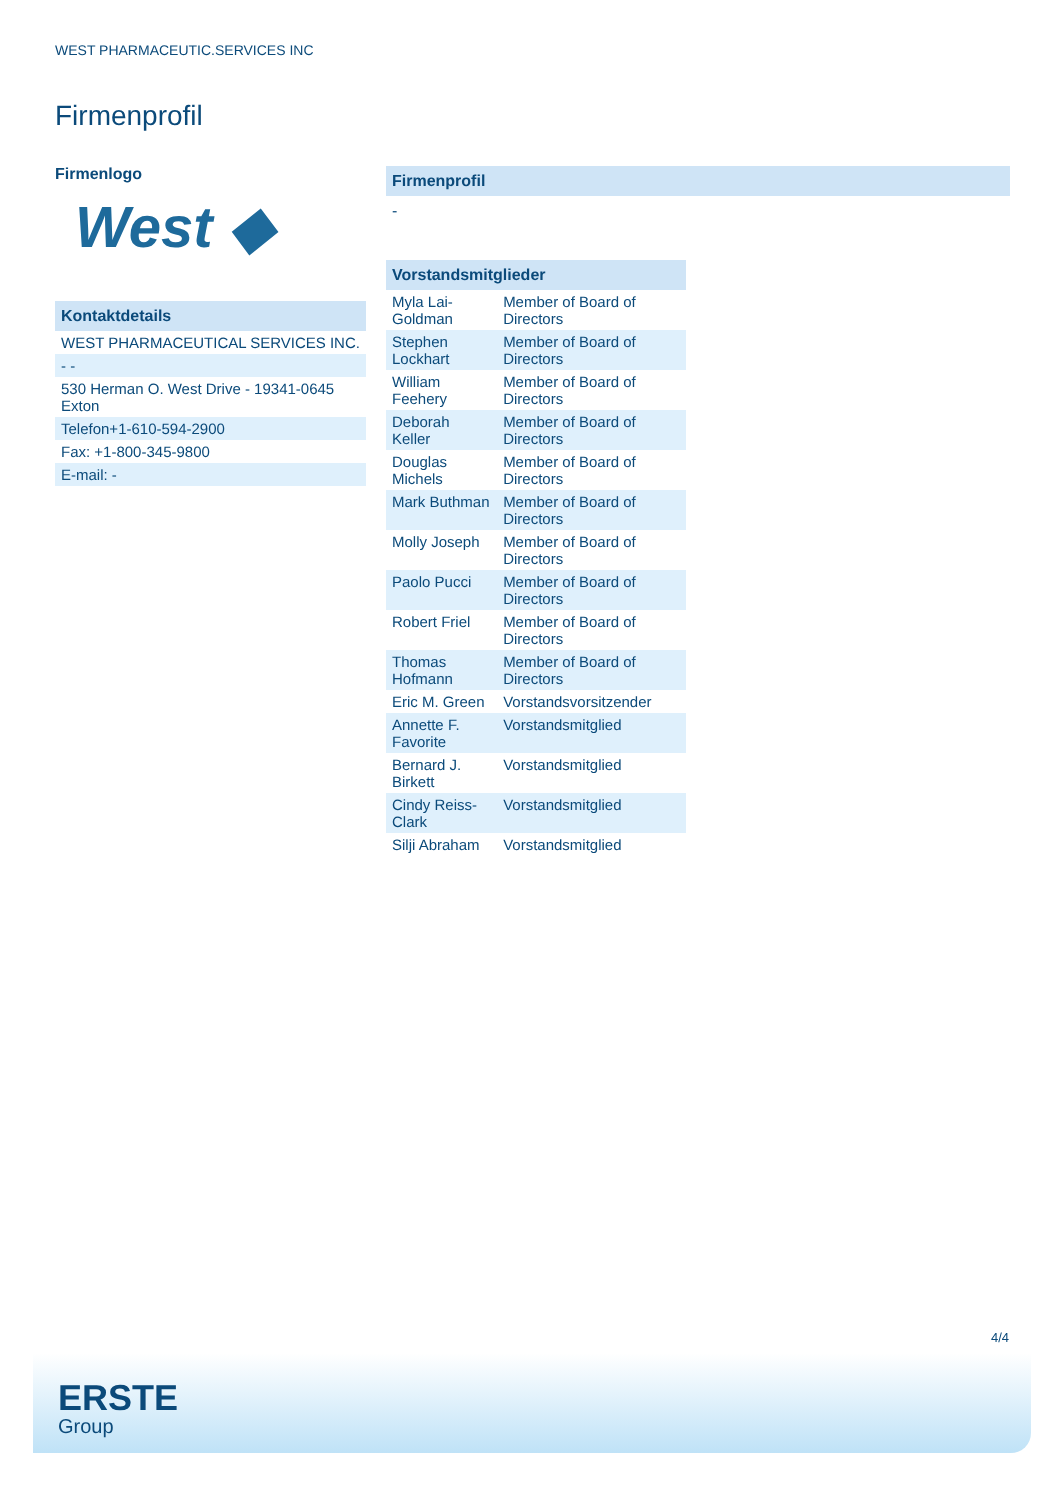WEST PHARMACEUTIC.SERVICES INC
Firmenprofil
Firmenlogo
West ◆
Kontaktdetails
| WEST PHARMACEUTICAL SERVICES INC. |
| - - |
| 530 Herman O. West Drive - 19341-0645 Exton |
| Telefon+1-610-594-2900 |
| Fax: +1-800-345-9800 |
| E-mail: - |
Firmenprofil
-
Vorstandsmitglieder
| Myla Lai-Goldman | Member of Board of Directors |
| Stephen Lockhart | Member of Board of Directors |
| William Feehery | Member of Board of Directors |
| Deborah Keller | Member of Board of Directors |
| Douglas Michels | Member of Board of Directors |
| Mark Buthman | Member of Board of Directors |
| Molly Joseph | Member of Board of Directors |
| Paolo Pucci | Member of Board of Directors |
| Robert Friel | Member of Board of Directors |
| Thomas Hofmann | Member of Board of Directors |
| Eric M. Green | Vorstandsvorsitzender |
| Annette F. Favorite | Vorstandsmitglied |
| Bernard J. Birkett | Vorstandsmitglied |
| Cindy Reiss-Clark | Vorstandsmitglied |
| Silji Abraham | Vorstandsmitglied |
4/4
ERSTE
Group